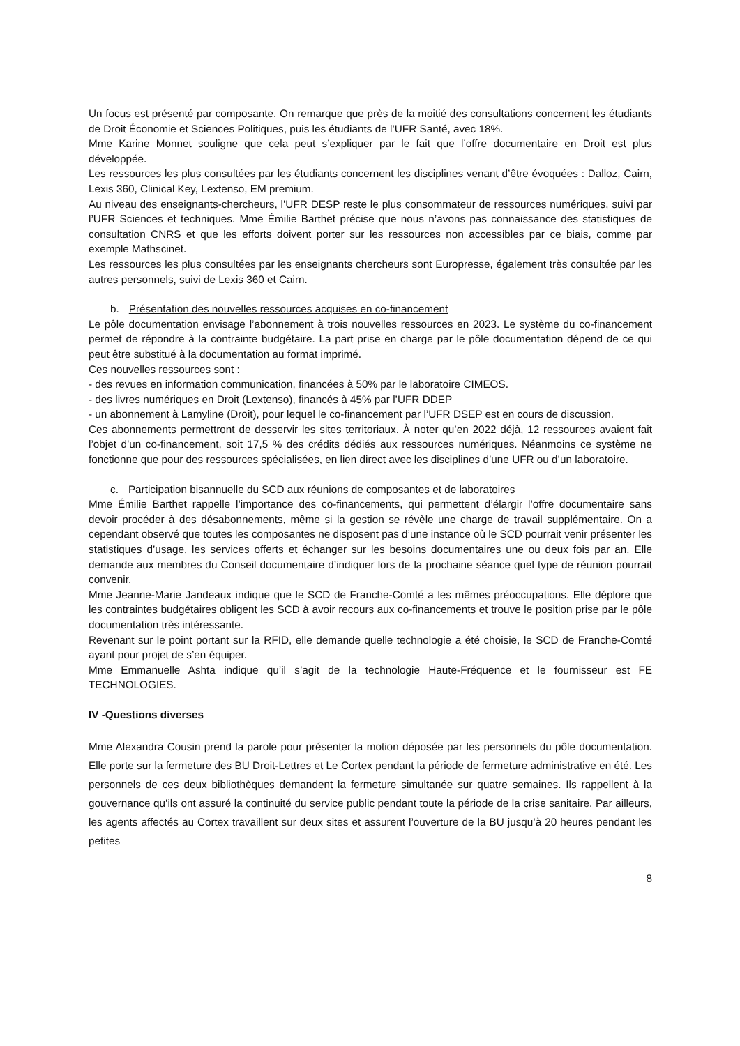Un focus est présenté par composante. On remarque que près de la moitié des consultations concernent les étudiants de Droit Économie et Sciences Politiques, puis les étudiants de l’UFR Santé, avec 18%.
Mme Karine Monnet souligne que cela peut s’expliquer par le fait que l’offre documentaire en Droit est plus développée.
Les ressources les plus consultées par les étudiants concernent les disciplines venant d’être évoquées : Dalloz, Cairn, Lexis 360, Clinical Key, Lextenso, EM premium.
Au niveau des enseignants-chercheurs, l’UFR DESP reste le plus consommateur de ressources numériques, suivi par l’UFR Sciences et techniques. Mme Émilie Barthet précise que nous n’avons pas connaissance des statistiques de consultation CNRS et que les efforts doivent porter sur les ressources non accessibles par ce biais, comme par exemple Mathscinet.
Les ressources les plus consultées par les enseignants chercheurs sont Europresse, également très consultée par les autres personnels, suivi de Lexis 360 et Cairn.
b. Présentation des nouvelles ressources acquises en co-financement
Le pôle documentation envisage l’abonnement à trois nouvelles ressources en 2023. Le système du co-financement permet de répondre à la contrainte budgétaire. La part prise en charge par le pôle documentation dépend de ce qui peut être substitué à la documentation au format imprimé.
Ces nouvelles ressources sont :
- des revues en information communication, financées à 50% par le laboratoire CIMEOS.
- des livres numériques en Droit (Lextenso), financés à 45% par l’UFR DDEP
- un abonnement à Lamyline (Droit), pour lequel le co-financement par l’UFR DSEP est en cours de discussion.
Ces abonnements permettront de desservir les sites territoriaux. À noter qu’en 2022 déjà, 12 ressources avaient fait l’objet d’un co-financement, soit 17,5 % des crédits dédiés aux ressources numériques. Néanmoins ce système ne fonctionne que pour des ressources spécialisées, en lien direct avec les disciplines d’une UFR ou d’un laboratoire.
c. Participation bisannuelle du SCD aux réunions de composantes et de laboratoires
Mme Émilie Barthet rappelle l’importance des co-financements, qui permettent d’élargir l’offre documentaire sans devoir procéder à des désabonnements, même si la gestion se révèle une charge de travail supplémentaire. On a cependant observé que toutes les composantes ne disposent pas d’une instance où le SCD pourrait venir présenter les statistiques d’usage, les services offerts et échanger sur les besoins documentaires une ou deux fois par an. Elle demande aux membres du Conseil documentaire d’indiquer lors de la prochaine séance quel type de réunion pourrait convenir.
Mme Jeanne-Marie Jandeaux indique que le SCD de Franche-Comté a les mêmes préoccupations. Elle déplore que les contraintes budgétaires obligent les SCD à avoir recours aux co-financements et trouve le position prise par le pôle documentation très intéressante.
Revenant sur le point portant sur la RFID, elle demande quelle technologie a été choisie, le SCD de Franche-Comté ayant pour projet de s’en équiper.
Mme Emmanuelle Ashta indique qu’il s’agit de la technologie Haute-Fréquence et le fournisseur est FE TECHNOLOGIES.
IV -Questions diverses
Mme Alexandra Cousin prend la parole pour présenter la motion déposée par les personnels du pôle documentation. Elle porte sur la fermeture des BU Droit-Lettres et Le Cortex pendant la période de fermeture administrative en été. Les personnels de ces deux bibliothèques demandent la fermeture simultanée sur quatre semaines. Ils rappellent à la gouvernance qu’ils ont assuré la continuité du service public pendant toute la période de la crise sanitaire. Par ailleurs, les agents affectés au Cortex travaillent sur deux sites et assurent l’ouverture de la BU jusqu’à 20 heures pendant les petites
8